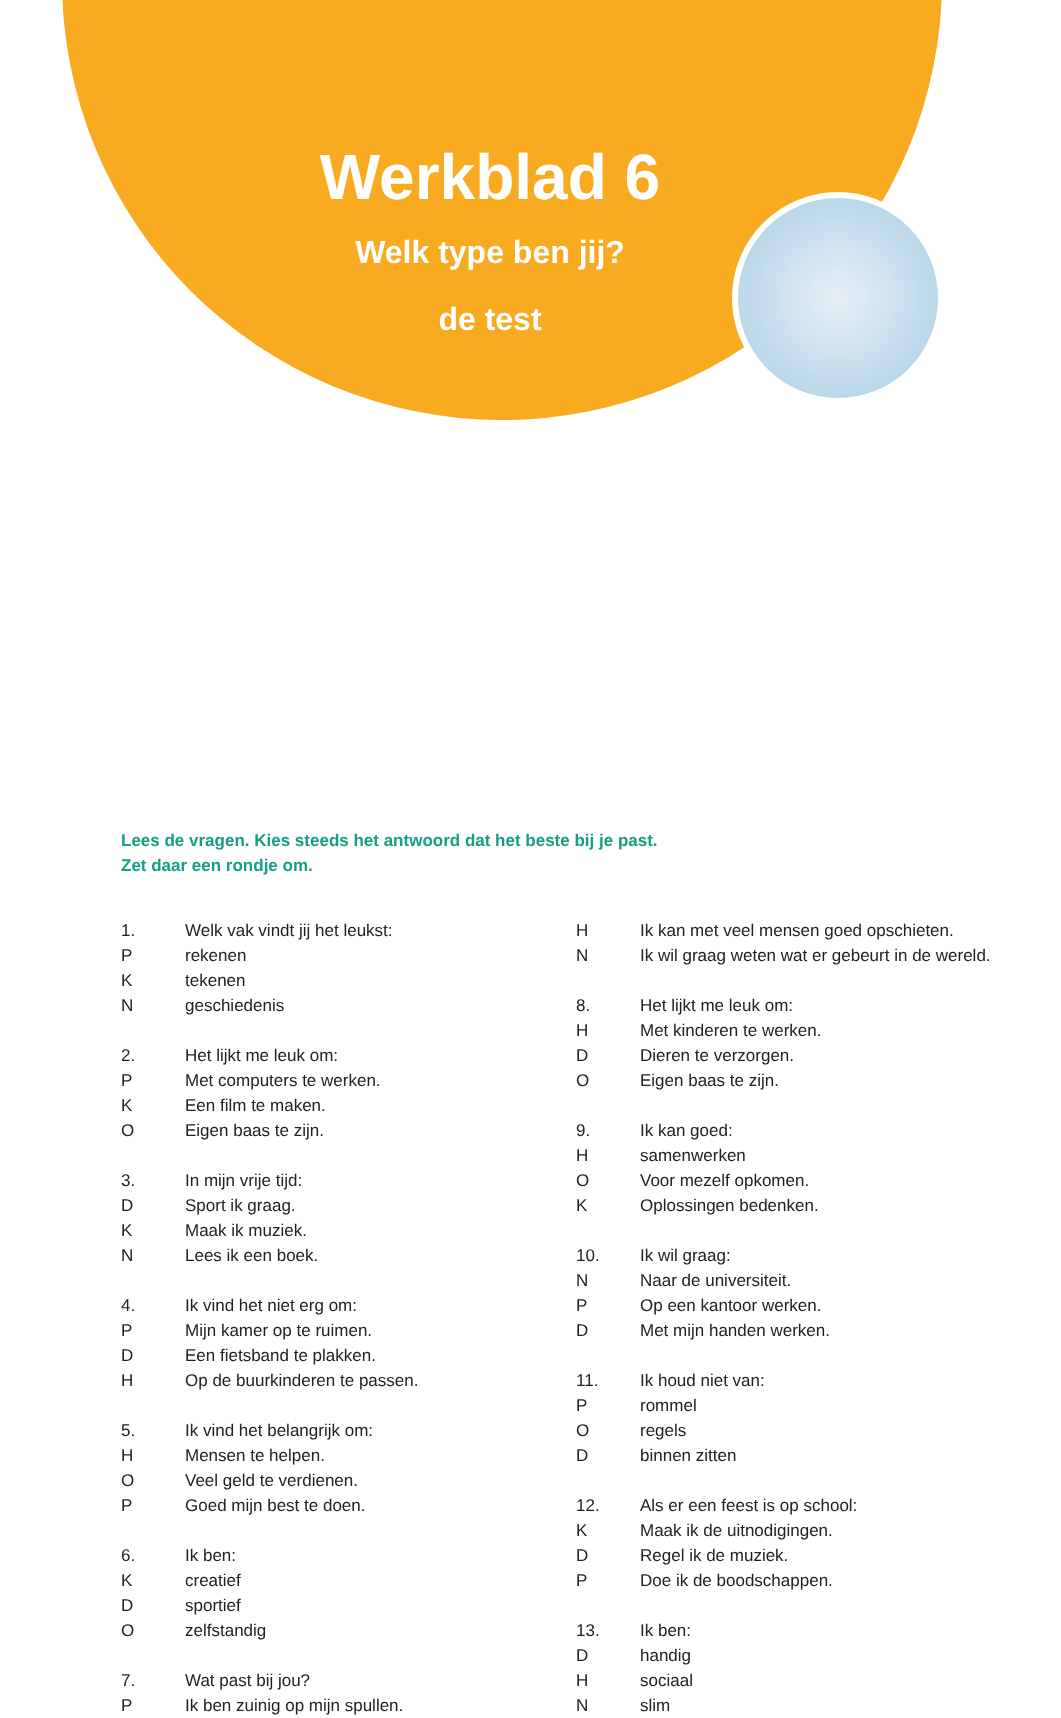Werkblad 6
Welk type ben jij?
de test
Lees de vragen. Kies steeds het antwoord dat het beste bij je past.
Zet daar een rondje om.
1. Welk vak vindt jij het leukst:
Prekenen
Ktekenen
Ngeschiedenis
2. Het lijkt me leuk om:
P Met computers te werken.
K Een film te maken.
O Eigen baas te zijn.
3. In mijn vrije tijd:
D Sport ik graag.
K Maak ik muziek.
N Lees ik een boek.
4. Ik vind het niet erg om:
P Mijn kamer op te ruimen.
D Een fietsband te plakken.
H Op de buurkinderen te passen.
5. Ik vind het belangrijk om:
H Mensen te helpen.
O Veel geld te verdienen.
P Goed mijn best te doen.
6. Ik ben:
Kcreatief
Dsportief
Ozelfstandig
7. Wat past bij jou?
P Ik ben zuinig op mijn spullen.
H Ik kan met veel mensen goed opschieten.
N Ik wil graag weten wat er gebeurt in de wereld.
8. Het lijkt me leuk om:
H Met kinderen te werken.
D Dieren te verzorgen.
O Eigen baas te zijn.
9. Ik kan goed:
Hsamenwerken
O Voor mezelf opkomen.
K Oplossingen bedenken.
10. Ik wil graag:
N Naar de universiteit.
P Op een kantoor werken.
D Met mijn handen werken.
11. Ik houd niet van:
Prommel
Oregels
Dbinnen zitten
12. Als er een feest is op school:
K Maak ik de uitnodigingen.
D Regel ik de muziek.
P Doe ik de boodschappen.
13. Ik ben:
Dhandig
Hsociaal
Nslim